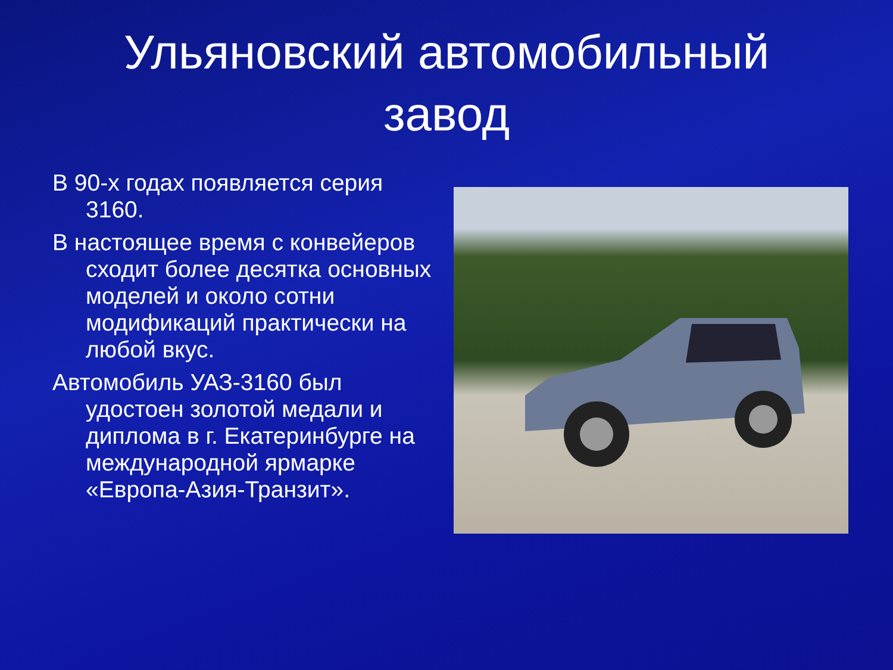Ульяновский автомобильный
завод
В 90-х годах появляется серия 3160.
В настоящее время с конвейеров сходит более десятка основных моделей и около сотни модификаций практически на любой вкус.
Автомобиль УАЗ-3160 был удостоен золотой медали и диплома в г. Екатеринбурге на международной ярмарке «Европа-Азия-Транзит».